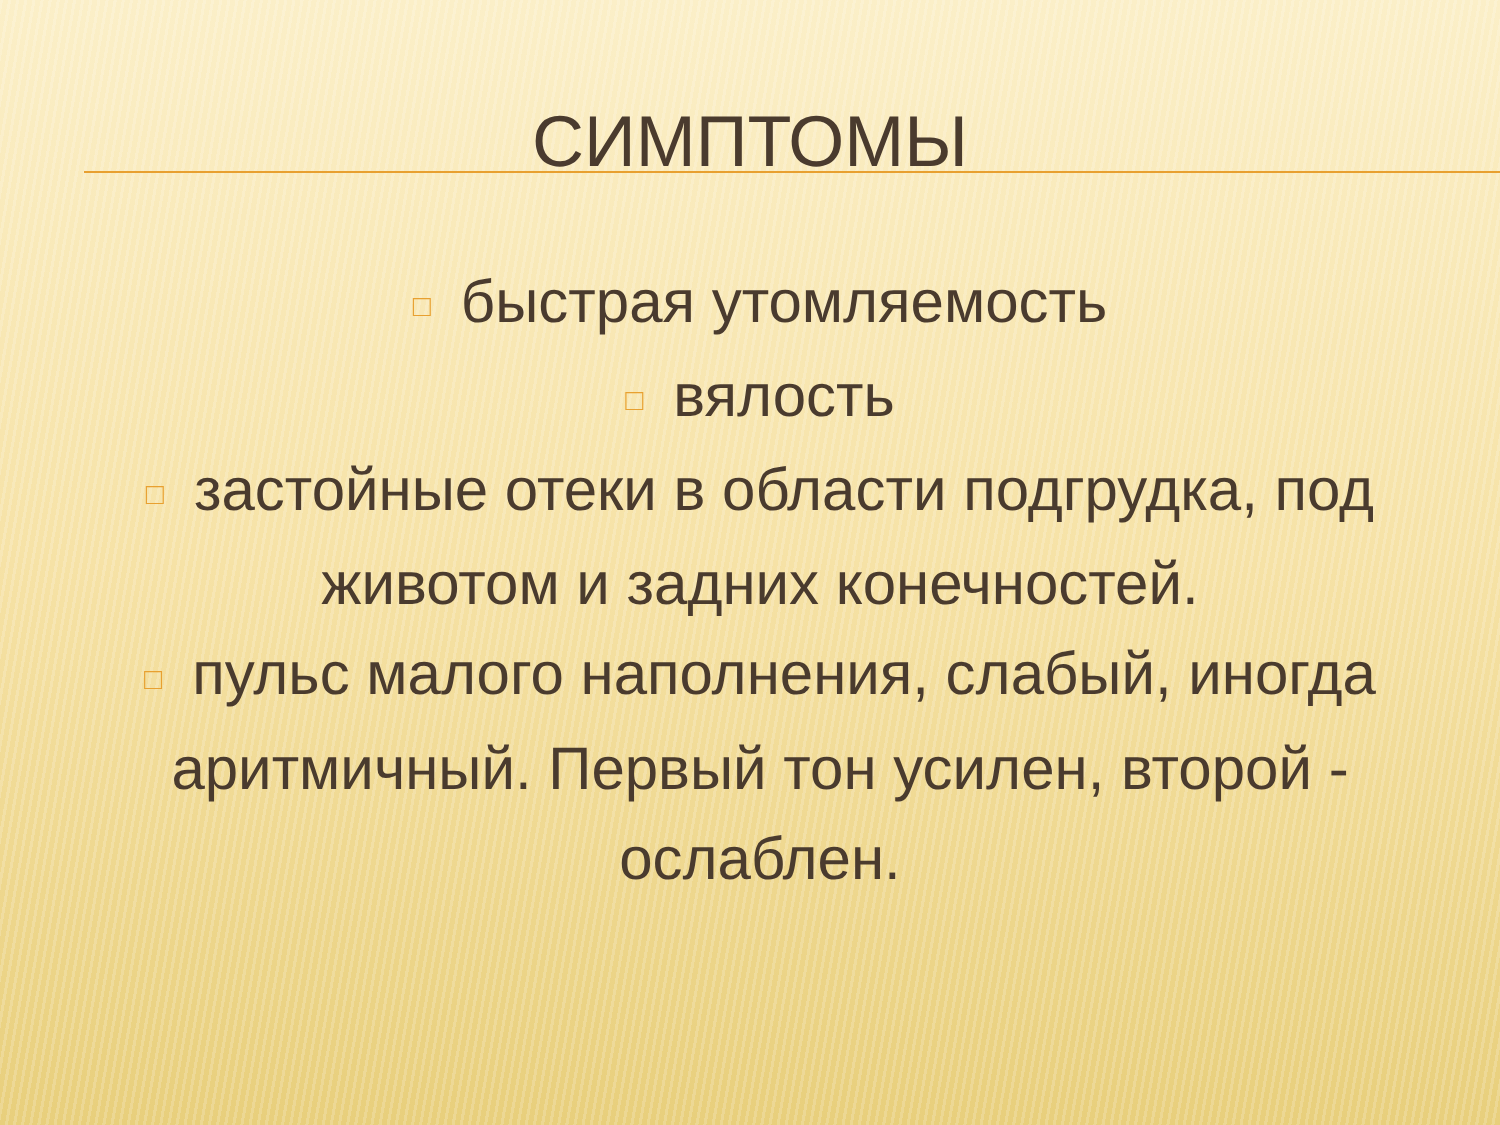СИМПТОМЫ
□ быстрая утомляемость
□ вялость
□ застойные отеки в области подгрудка, под животом и задних конечностей.
□ пульс малого наполнения, слабый, иногда аритмичный. Первый тон усилен, второй - ослаблен.